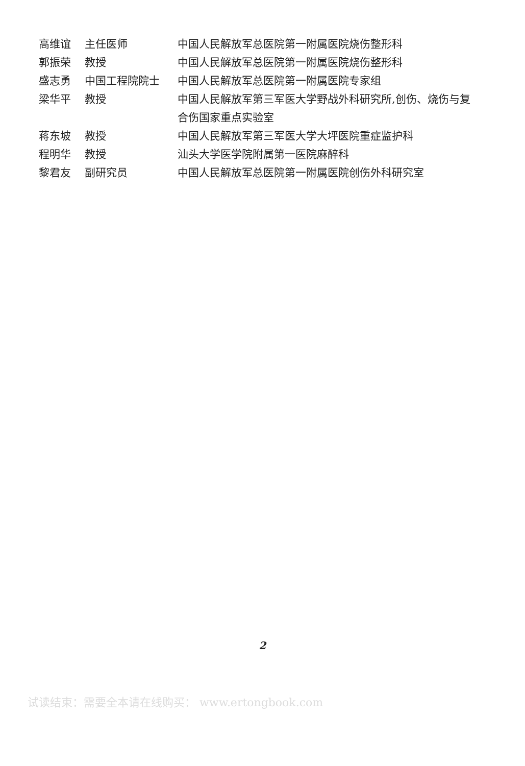| 高维谊 | 主任医师 | 中国人民解放军总医院第一附属医院烧伤整形科 |
| 郭振荣 | 教授 | 中国人民解放军总医院第一附属医院烧伤整形科 |
| 盛志勇 | 中国工程院院士 | 中国人民解放军总医院第一附属医院专家组 |
| 梁华平 | 教授 | 中国人民解放军第三军医大学野战外科研究所,创伤、烧伤与复合伤国家重点实验室 |
| 蒋东坡 | 教授 | 中国人民解放军第三军医大学大坪医院重症监护科 |
| 程明华 | 教授 | 汕头大学医学院附属第一医院麻醉科 |
| 黎君友 | 副研究员 | 中国人民解放军总医院第一附属医院创伤外科研究室 |
2
试读结束：需要全本请在线购买： www.ertongbook.com